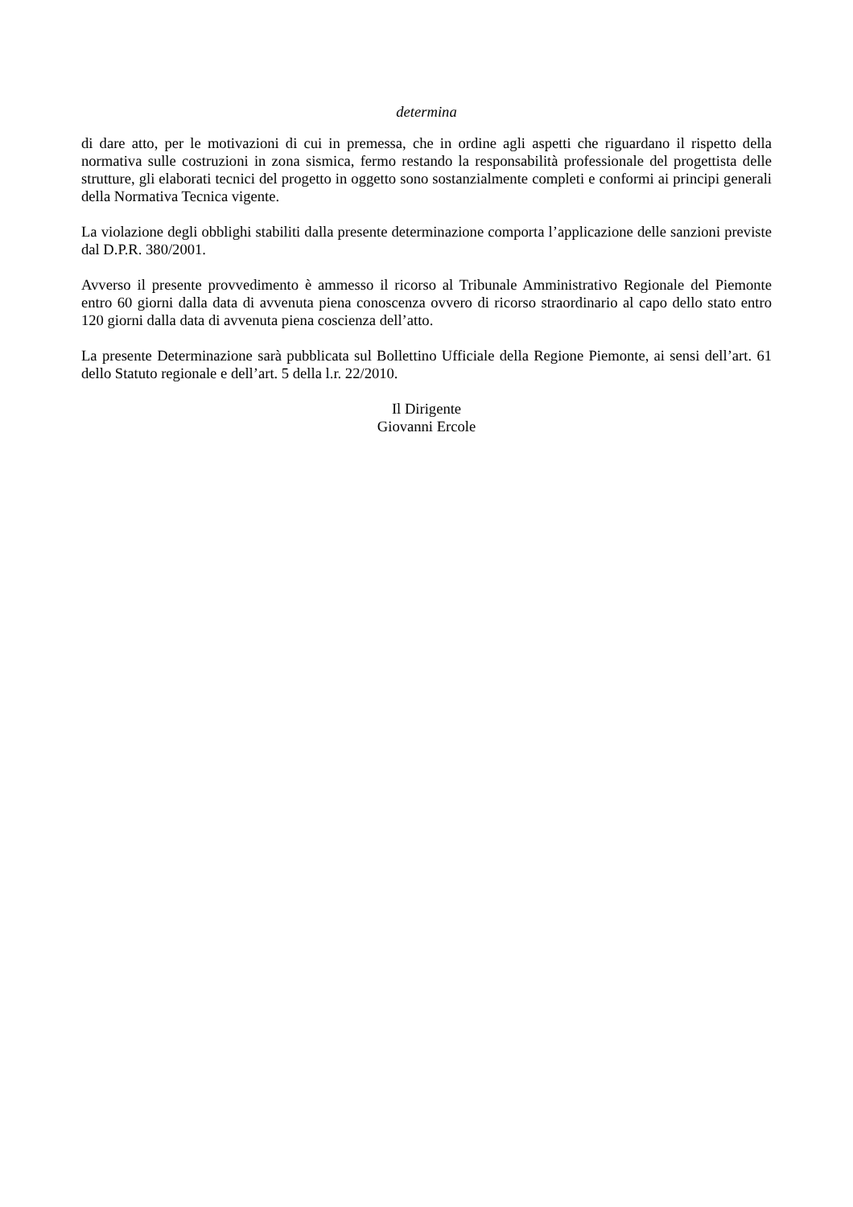determina
di dare atto, per le motivazioni di cui in premessa, che in ordine agli aspetti che riguardano il rispetto della normativa sulle costruzioni in zona sismica, fermo restando la responsabilità professionale del progettista delle strutture, gli elaborati tecnici del progetto in oggetto sono sostanzialmente completi e conformi ai principi generali della Normativa Tecnica vigente.
La violazione degli obblighi stabiliti dalla presente determinazione comporta l’applicazione delle sanzioni previste dal D.P.R. 380/2001.
Avverso il presente provvedimento è ammesso il ricorso al Tribunale Amministrativo Regionale del Piemonte entro 60 giorni dalla data di avvenuta piena conoscenza ovvero di ricorso straordinario al capo dello stato entro 120 giorni dalla data di avvenuta piena coscienza dell’atto.
La presente Determinazione sarà pubblicata sul Bollettino Ufficiale della Regione Piemonte, ai sensi dell’art. 61 dello Statuto regionale e dell’art. 5 della l.r. 22/2010.
Il Dirigente
Giovanni Ercole